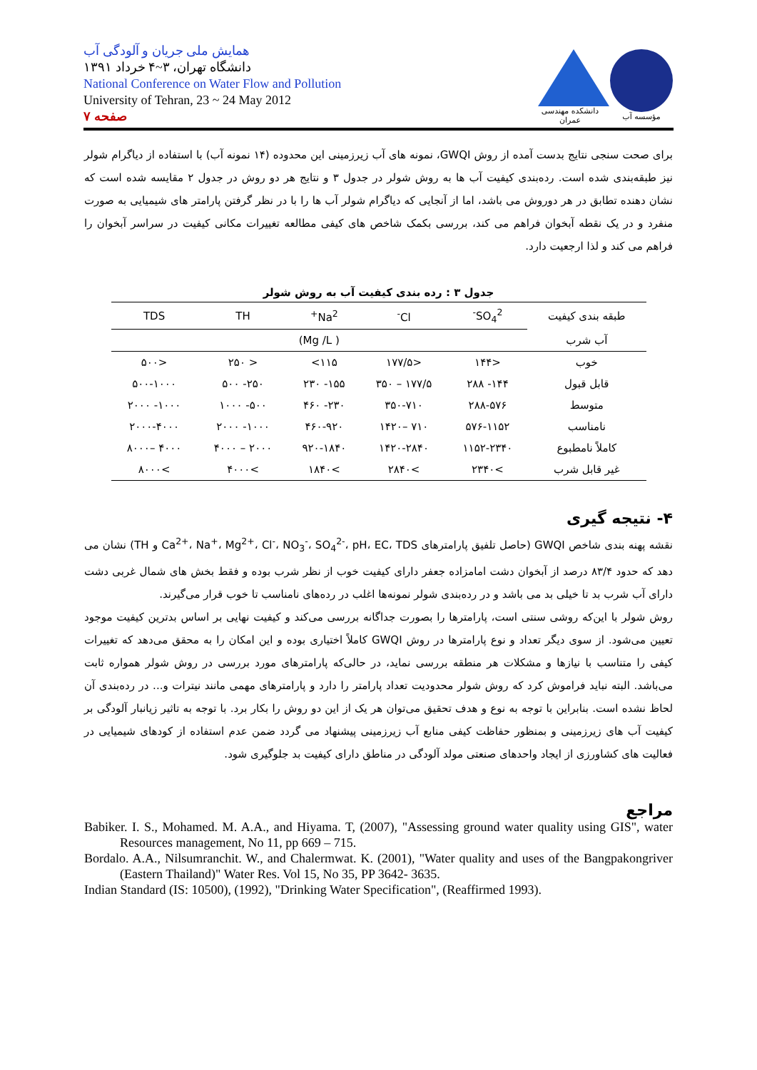همایش ملی جریان و آلودگی آب
دانشگاه تهران، ۳~۴ خرداد ۱۳۹۱
National Conference on Water Flow and Pollution
University of Tehran, 23 ~ 24 May 2012
صفحه ۷
دانشکده مهندسی عمران
مؤسسه آب
برای صحت سنجی نتایج بدست آمده از روش GWQI، نمونه های آب زیرزمینی این محدوده (۱۴ نمونه آب) با استفاده از دیاگرام شولر نیز طبقه‌بندی شده است. رده‌بندی کیفیت آب ها به روش شولر در جدول ۳ و نتایج هر دو روش در جدول ۲ مقایسه شده است که نشان دهنده تطابق در هر دوروش می باشد، اما از آنجایی که دیاگرام شولر آب ها را با در نظر گرفتن پارامتر های شیمیایی به صورت منفرد و در یک نقطه آبخوان فراهم می کند، بررسی بکمک شاخص های کیفی مطالعه تغییرات مکانی کیفیت در سراسر آبخوان را فراهم می کند و لذا ارجعیت دارد.
جدول ۳ : رده بندی کیفیت آب به روش شولر
| طبقه بندی کیفیت | SO<sub>4</sub><sup>2-</sup> | Cl<sup>-</sup> | Na<sup>2+</sup> | TH | TDS |
| --- | --- | --- | --- | --- | --- |
| آب شرب | ( Mg /L) | | | | |
| خوب | <۱۴۴ | <۱۷۷/۵ | ۱۱۵> | < ۲۵۰ | <۵۰۰ |
| قابل قبول | ۱۴۴- ۲۸۸ | ۱۷۷/۵ – ۳۵۰ | ۱۵۵- ۲۳۰ | ۲۵۰- ۵۰۰ | ۵۰۰-۱۰۰۰ |
| متوسط | ۲۸۸-۵۷۶ | ۳۵۰-۷۱۰ | ۲۳۰- ۴۶۰ | ۵۰۰- ۱۰۰۰ | ۱۰۰۰- ۲۰۰۰ |
| نامناسب | ۵۷۶-۱۱۵۲ | ۷۱۰ –۱۴۲۰ | ۴۶۰-۹۲۰ | ۱۰۰۰- ۲۰۰۰ | ۲۰۰۰-۴۰۰۰ |
| کاملاً نامطبوع | ۱۱۵۲-۲۳۴۰ | ۱۴۲۰-۲۸۴۰ | ۹۲۰-۱۸۴۰ | ۲۰۰۰ – ۴۰۰۰ | ۴۰۰۰ –۸۰۰۰ |
| غیر قابل شرب | >۲۳۴۰ | >۲۸۴۰ | >۱۸۴۰ | >۴۰۰۰ | >۸۰۰۰ |
۴- نتیجه گیری
نقشه پهنه بندی شاخص GWQI (حاصل تلفیق پارامترهای Ca<sup>2+</sup>، Na<sup>+</sup>، Mg<sup>2+</sup>، Cl<sup>-</sup>، NO<sub>3</sub><sup>-</sup>، SO<sub>4</sub><sup>2-</sup>، pH، EC، TDS و TH) نشان می دهد که حدود ۸۳/۴ درصد از آبخوان دشت امامزاده جعفر دارای کیفیت خوب از نظر شرب بوده و فقط بخش های شمال غربی دشت دارای آب شرب بد تا خیلی بد می باشد و در رده‌بندی شولر نمونه‌ها اغلب در رده‌های نامناسب تا خوب قرار می‌گیرند.
روش شولر با این‌که روشی سنتی است، پارامترها را بصورت جداگانه بررسی می‌کند و کیفیت نهایی بر اساس بدترین کیفیت موجود تعیین می‌شود. از سوی دیگر تعداد و نوع پارامترها در روش GWQI کاملاً اختیاری بوده و این امکان را به محقق می‌دهد که تغییرات کیفی را متناسب با نیازها و مشکلات هر منطقه بررسی نماید، در حالی‌که پارامترهای مورد بررسی در روش شولر همواره ثابت می‌باشد. البته نباید فراموش کرد که روش شولر محدودیت تعداد پارامتر را دارد و پارامترهای مهمی مانند نیترات و... در رده‌بندی آن لحاظ نشده است. بنابراین با توجه به نوع و هدف تحقیق می‌توان هر یک از این دو روش را بکار برد. با توجه به تاثیر زیانبار آلودگی بر کیفیت آب های زیرزمینی و بمنظور حفاظت کیفی منابع آب زیرزمینی پیشنهاد می گردد ضمن عدم استفاده از کودهای شیمیایی در فعالیت های کشاورزی از ایجاد واحدهای صنعتی مولد آلودگی در مناطق دارای کیفیت بد جلوگیری شود.
مراجع
Babiker. I. S., Mohamed. M. A.A., and Hiyama. T, (2007), "Assessing ground water quality using GIS", water Resources management, No 11, pp 669 – 715.
Bordalo. A.A., Nilsumranchit. W., and Chalermwat. K. (2001), "Water quality and uses of the Bangpakongriver (Eastern Thailand)" Water Res. Vol 15, No 35, PP 3642- 3635.
Indian Standard (IS: 10500), (1992), "Drinking Water Specification", (Reaffirmed 1993).